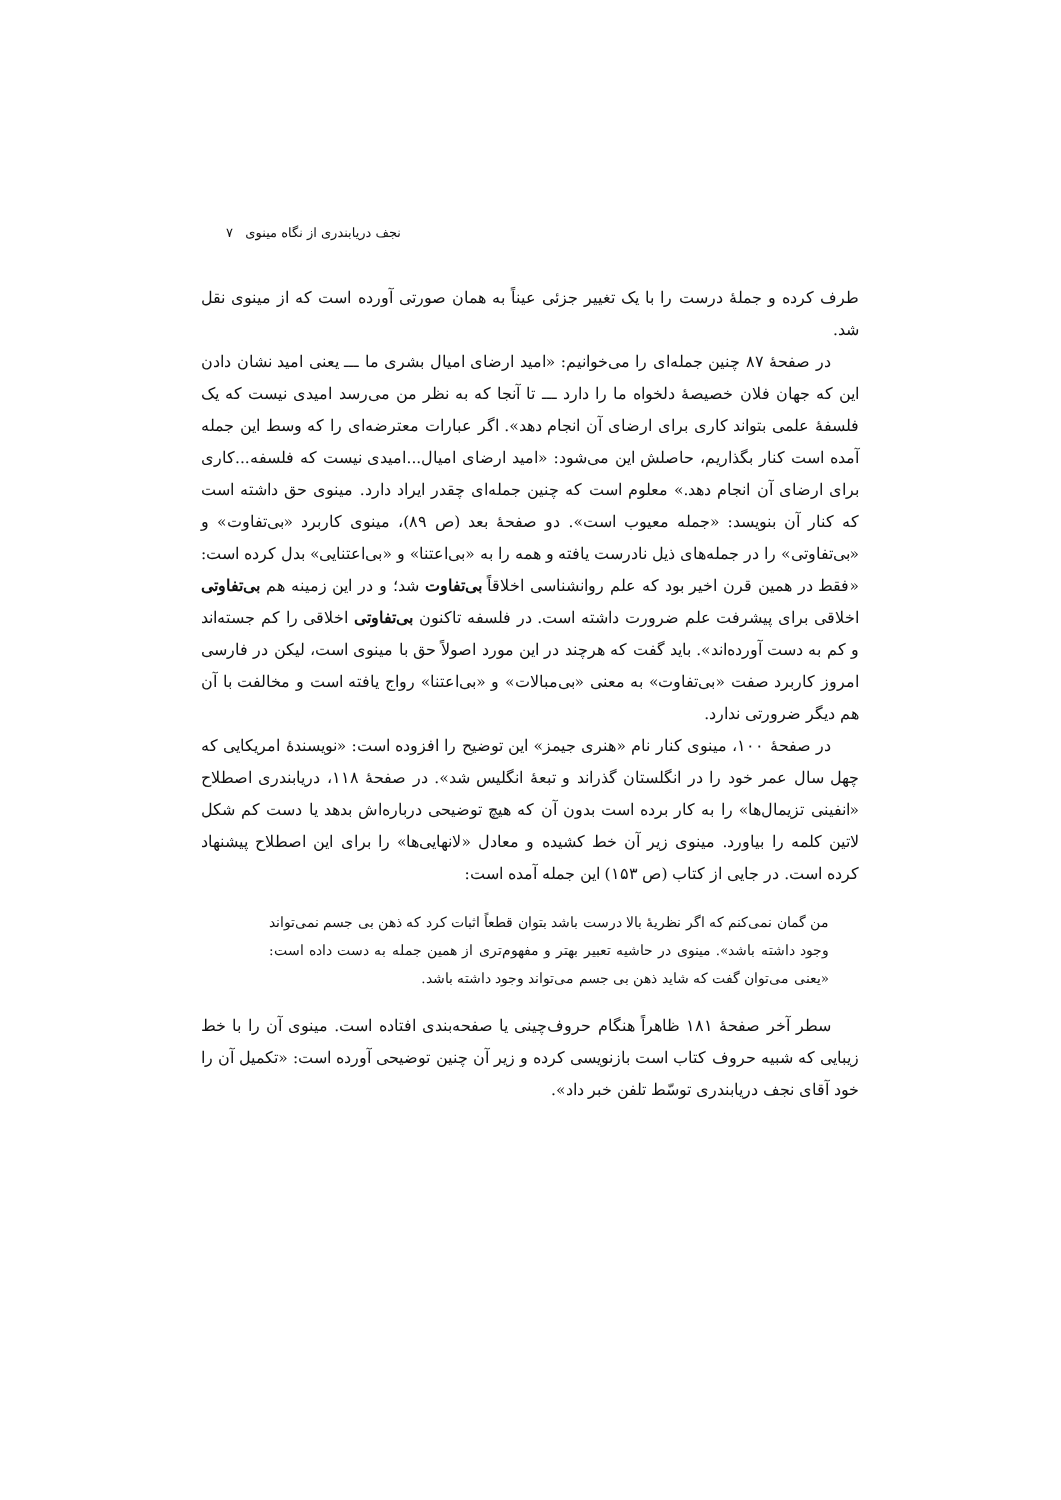نجف دریابندری از نگاه مینوی ۷
طرف کرده و جملهٔ درست را با یک تغییر جزئی عیناً به همان صورتی آورده است که از مینوی نقل شد.
در صفحهٔ ۸۷ چنین جمله‌ای را می‌خوانیم: «امید ارضای امیال بشری ما ـــ یعنی امید نشان دادن این که جهان فلان خصیصهٔ دلخواه ما را دارد ـــ تا آنجا که به نظر من می‌رسد امیدی نیست که یک فلسفهٔ علمی بتواند کاری برای ارضای آن انجام دهد». اگر عبارات معترضه‌ای را که وسط این جمله آمده است کنار بگذاریم، حاصلش این می‌شود: «امید ارضای امیال...امیدی نیست که فلسفه...کاری برای ارضای آن انجام دهد.» معلوم است که چنین جمله‌ای چقدر ایراد دارد. مینوی حق داشته است که کنار آن بنویسد: «جمله معیوب است». دو صفحهٔ بعد (ص ۸۹)، مینوی کاربرد «بی‌تفاوت» و «بی‌تفاوتی» را در جمله‌های ذیل نادرست یافته و همه را به «بی‌اعتنا» و «بی‌اعتنایی» بدل کرده است: «فقط در همین قرن اخیر بود که علم روانشناسی اخلاقاً بی‌تفاوت شد؛ و در این زمینه هم بی‌تفاوتی اخلاقی برای پیشرفت علم ضرورت داشته است. در فلسفه تاکنون بی‌تفاوتی اخلاقی را کم جسته‌اند و کم به دست آورده‌اند». باید گفت که هرچند در این مورد اصولاً حق با مینوی است، لیکن در فارسی امروز کاربرد صفت «بی‌تفاوت» به معنی «بی‌مبالات» و «بی‌اعتنا» رواج یافته است و مخالفت با آن هم دیگر ضرورتی ندارد.
در صفحهٔ ۱۰۰، مینوی کنار نام «هنری جیمز» این توضیح را افزوده است: «نویسندهٔ امریکایی که چهل سال عمر خود را در انگلستان گذراند و تبعهٔ انگلیس شد». در صفحهٔ ۱۱۸، دریابندری اصطلاح «انفینی تزیمال‌ها» را به کار برده است بدون آن که هیچ توضیحی درباره‌اش بدهد یا دست کم شکل لاتین کلمه را بیاورد. مینوی زیر آن خط کشیده و معادل «لانهایی‌ها» را برای این اصطلاح پیشنهاد کرده است. در جایی از کتاب (ص ۱۵۳) این جمله آمده است:
من گمان نمی‌کنم که اگر نظریهٔ بالا درست باشد بتوان قطعاً اثبات کرد که ذهن بی جسم نمی‌تواند وجود داشته باشد». مینوی در حاشیه تعبیر بهتر و مفهوم‌تری از همین جمله به دست داده است: «یعنی می‌توان گفت که شاید ذهن بی جسم می‌تواند وجود داشته باشد.
سطر آخر صفحهٔ ۱۸۱ ظاهراً هنگام حروف‌چینی یا صفحه‌بندی افتاده است. مینوی آن را با خط زیبایی که شبیه حروف کتاب است بازنویسی کرده و زیر آن چنین توضیحی آورده است: «تکمیل آن را خود آقای نجف دریابندری توسّط تلفن خبر داد».